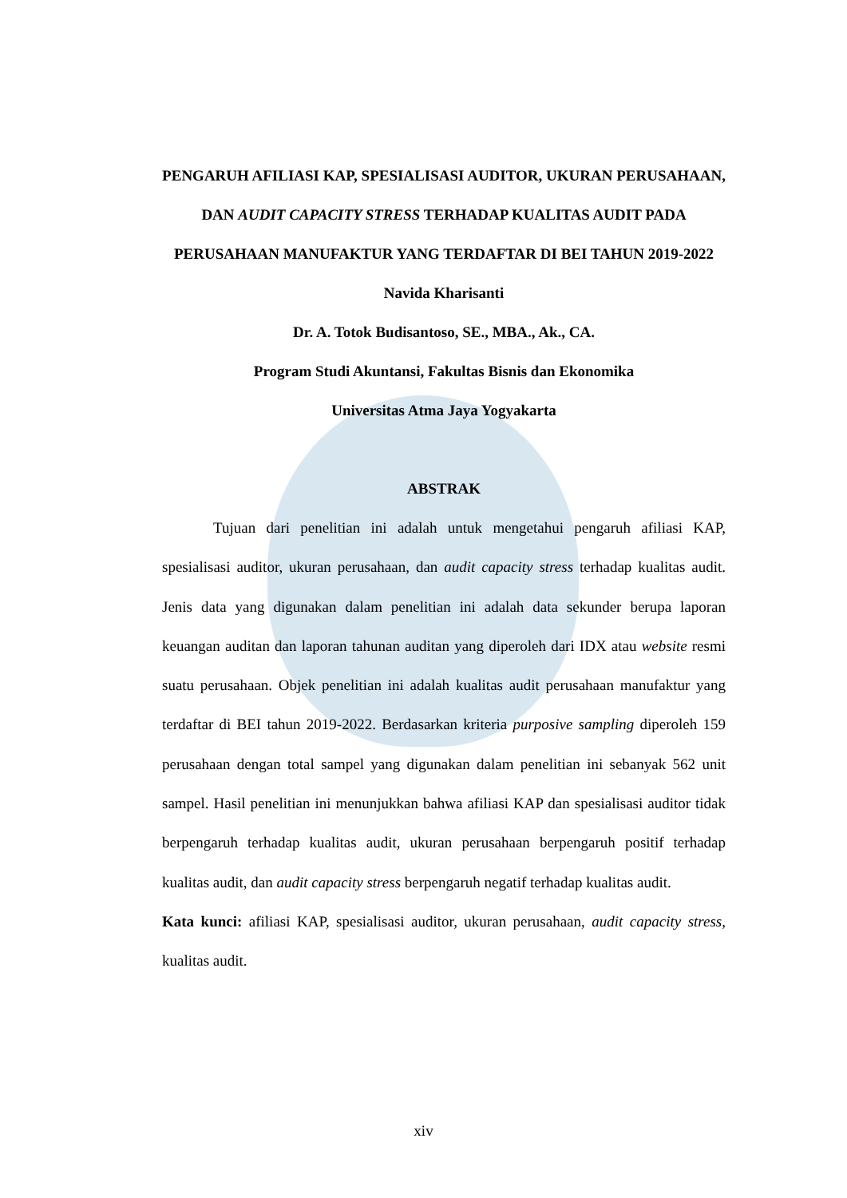PENGARUH AFILIASI KAP, SPESIALISASI AUDITOR, UKURAN PERUSAHAAN, DAN AUDIT CAPACITY STRESS TERHADAP KUALITAS AUDIT PADA PERUSAHAAN MANUFAKTUR YANG TERDAFTAR DI BEI TAHUN 2019-2022
Navida Kharisanti
Dr. A. Totok Budisantoso, SE., MBA., Ak., CA.
Program Studi Akuntansi, Fakultas Bisnis dan Ekonomika
Universitas Atma Jaya Yogyakarta
ABSTRAK
Tujuan dari penelitian ini adalah untuk mengetahui pengaruh afiliasi KAP, spesialisasi auditor, ukuran perusahaan, dan audit capacity stress terhadap kualitas audit. Jenis data yang digunakan dalam penelitian ini adalah data sekunder berupa laporan keuangan auditan dan laporan tahunan auditan yang diperoleh dari IDX atau website resmi suatu perusahaan. Objek penelitian ini adalah kualitas audit perusahaan manufaktur yang terdaftar di BEI tahun 2019-2022. Berdasarkan kriteria purposive sampling diperoleh 159 perusahaan dengan total sampel yang digunakan dalam penelitian ini sebanyak 562 unit sampel. Hasil penelitian ini menunjukkan bahwa afiliasi KAP dan spesialisasi auditor tidak berpengaruh terhadap kualitas audit, ukuran perusahaan berpengaruh positif terhadap kualitas audit, dan audit capacity stress berpengaruh negatif terhadap kualitas audit.
Kata kunci: afiliasi KAP, spesialisasi auditor, ukuran perusahaan, audit capacity stress, kualitas audit.
xiv